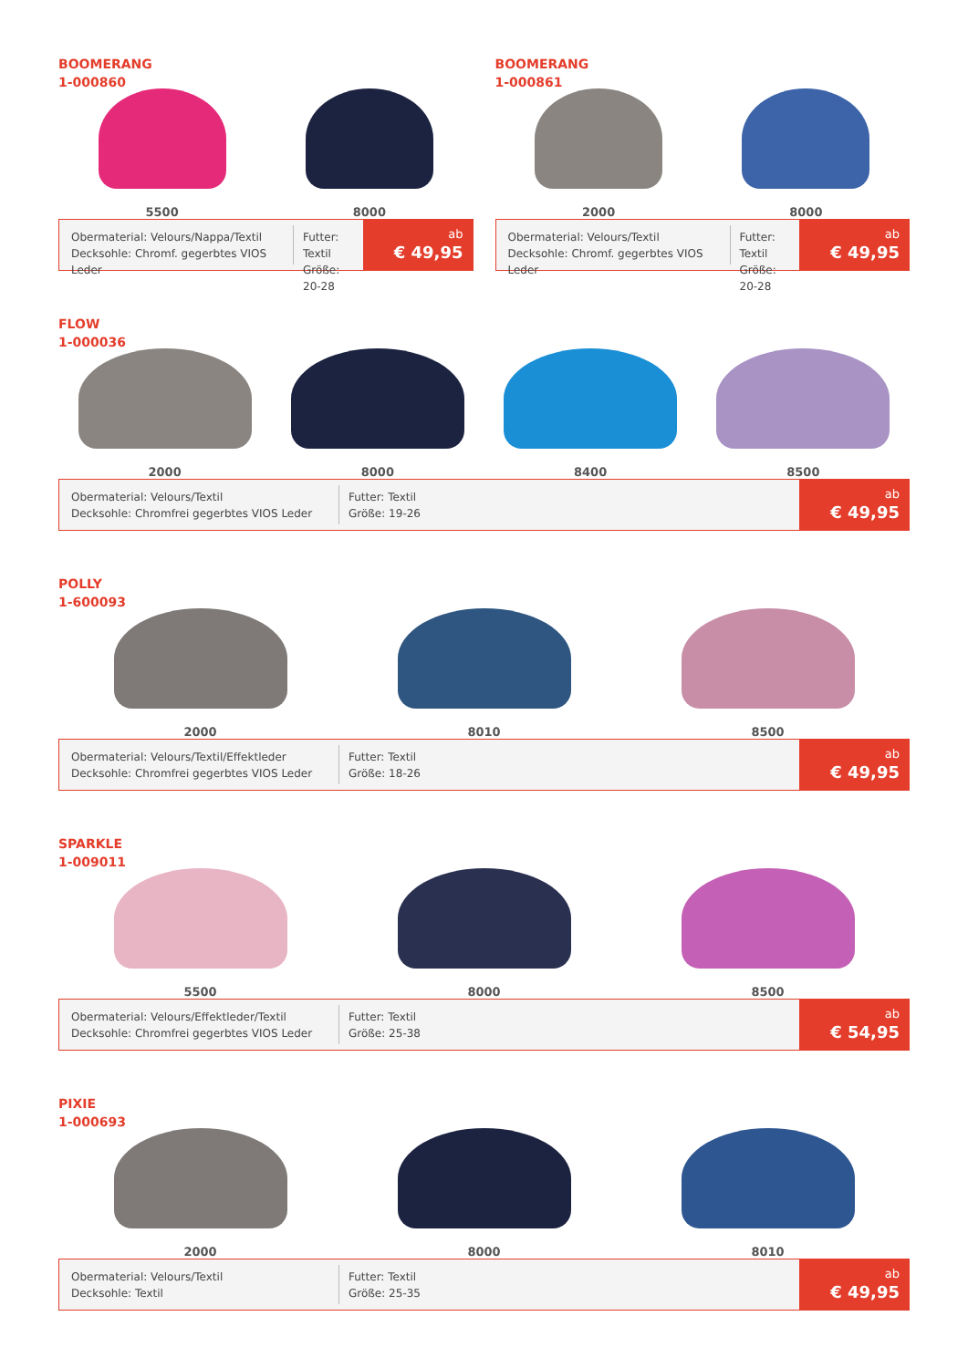BOOMERANG
1-000860
5500
8000
Obermaterial: Velours/Nappa/Textil
Decksohle: Chromf. gegerbtes VIOS Leder
Futter: Textil
Größe: 20-28
ab
€ 49,95
BOOMERANG
1-000861
2000
8000
Obermaterial: Velours/Textil
Decksohle: Chromf. gegerbtes VIOS Leder
Futter: Textil
Größe: 20-28
ab
€ 49,95
FLOW
1-000036
2000
8000
8400
8500
Obermaterial: Velours/Textil
Decksohle: Chromfrei gegerbtes VIOS Leder
Futter: Textil
Größe: 19-26
ab
€ 49,95
POLLY
1-600093
2000
8010
8500
Obermaterial: Velours/Textil/Effektleder
Decksohle: Chromfrei gegerbtes VIOS Leder
Futter: Textil
Größe: 18-26
ab
€ 49,95
SPARKLE
1-009011
5500
8000
8500
Obermaterial: Velours/Effektleder/Textil
Decksohle: Chromfrei gegerbtes VIOS Leder
Futter: Textil
Größe: 25-38
ab
€ 54,95
PIXIE
1-000693
2000
8000
8010
Obermaterial: Velours/Textil
Decksohle: Textil
Futter: Textil
Größe: 25-35
ab
€ 49,95